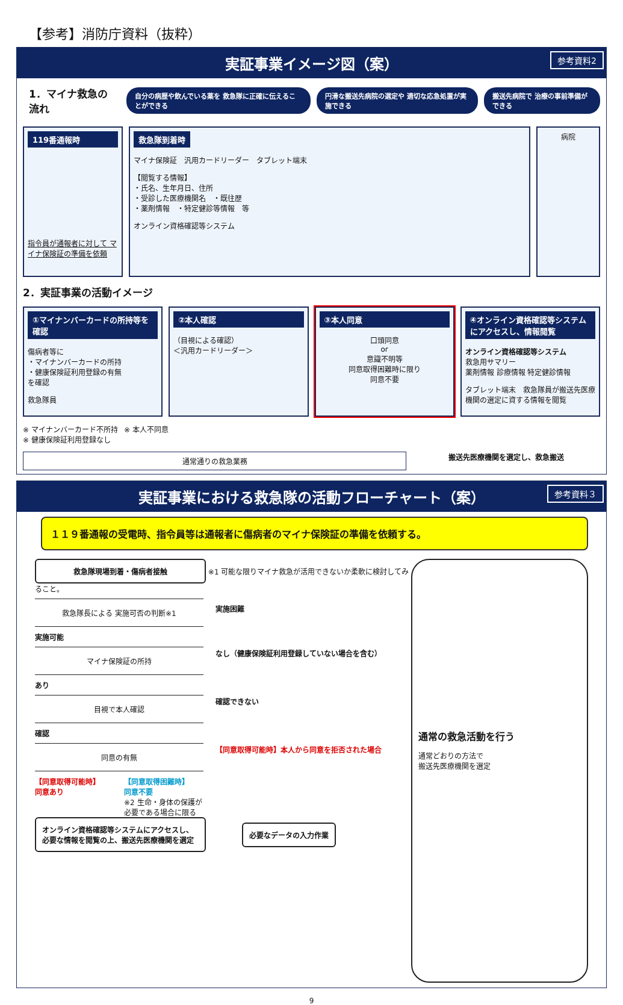【参考】消防庁資料（抜粋）
実証事業イメージ図（案） 参考資料2
1．マイナ救急の流れ
自分の病歴や飲んでいる薬を 救急隊に正確に伝えることができる 円滑な搬送先病院の選定や 適切な応急処置が実施できる 搬送先病院で 治療の事前準備ができる
119番通報時
指令員が通報者に対して マイナ保険証の準備を依頼
救急隊到着時
マイナ保険証　汎用カードリーダー　タブレット端末
【閲覧する情報】
・氏名、生年月日、住所
・受診した医療機関名　・既往歴
・薬剤情報　・特定健診等情報　等
オンライン資格確認等システム
病院
2．実証事業の活動イメージ
①マイナンバーカードの所持等を確認
傷病者等に
・マイナンバーカードの所持
・健康保険証利用登録の有無
を確認
救急隊員
②本人確認
（目視による確認）
＜汎用カードリーダー＞
③本人同意
口頭同意
or
意識不明等
同意取得困難時に限り
同意不要
④オンライン資格確認等システムにアクセスし、情報閲覧
オンライン資格確認等システム
救急用サマリー
薬剤情報 診療情報 特定健診情報
タブレット端末　救急隊員が搬送先医療機関の選定に資する情報を閲覧
※ マイナンバーカード不所持
※ 健康保険証利用登録なし ※ 本人不同意
通常通りの救急業務
搬送先医療機関を選定し、救急搬送
実証事業における救急隊の活動フローチャート（案） 参考資料３
１１９番通報の受電時、指令員等は通報者に傷病者のマイナ保険証の準備を依頼する。
救急隊現場到着・傷病者接触
※1 可能な限りマイナ救急が活用できないか柔軟に検討してみること。
救急隊長による 実施可否の判断※1
実施困難
実施可能
マイナ保険証の所持
なし（健康保険証利用登録していない場合を含む）
あり
目視で本人確認
確認できない
確認
同意の有無
【同意取得可能時】本人から同意を拒否された場合
【同意取得可能時】
同意あり 【同意取得困難時】
同意不要
※2 生命・身体の保護が
必要である場合に限る
オンライン資格確認等システムにアクセスし、必要な情報を閲覧の上、搬送先医療機関を選定
必要なデータの入力作業
通常の救急活動を行う
通常どおりの方法で
搬送先医療機関を選定
9